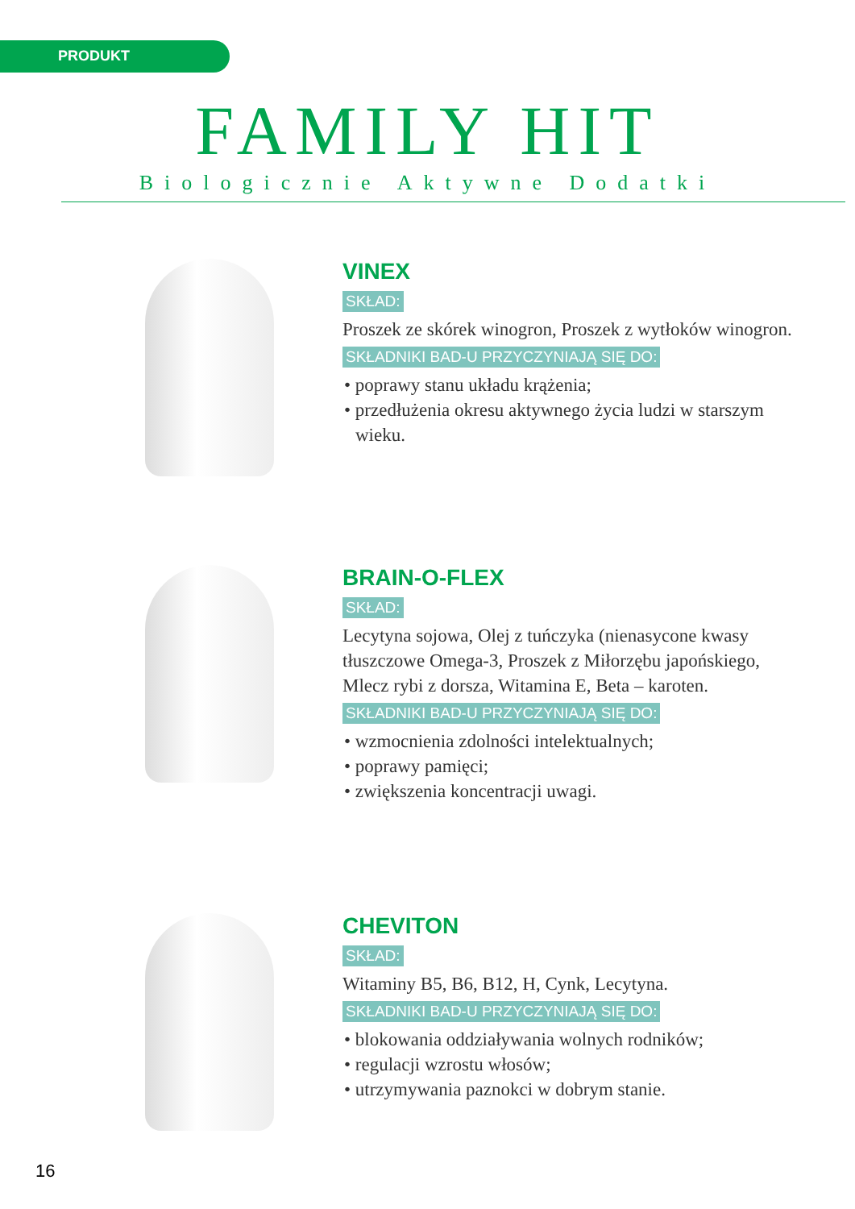PRODUKT
FAMILY HIT
Biologicznie Aktywne Dodatki
VINEX
SKŁAD:
Proszek ze skórek winogron, Proszek z wytłoków winogron.
SKŁADNIKI BAD-U PRZYCZYNIAJĄ SIĘ DO:
• poprawy stanu układu krążenia;
• przedłużenia okresu aktywnego życia ludzi w starszym wieku.
BRAIN-O-FLEX
SKŁAD:
Lecytyna sojowa, Olej z tuńczyka (nienasycone kwasy tłuszczowe Omega-3, Proszek z Miłorzębu japońskiego, Mlecz rybi z dorsza, Witamina E, Beta – karoten.
SKŁADNIKI BAD-U PRZYCZYNIAJĄ SIĘ DO:
• wzmocnienia zdolności intelektualnych;
• poprawy pamięci;
• zwiększenia koncentracji uwagi.
CHEVITON
SKŁAD:
Witaminy B5, B6, B12, H, Cynk, Lecytyna.
SKŁADNIKI BAD-U PRZYCZYNIAJĄ SIĘ DO:
• blokowania oddziaływania wolnych rodników;
• regulacji wzrostu włosów;
• utrzymywania paznokci w dobrym stanie.
16